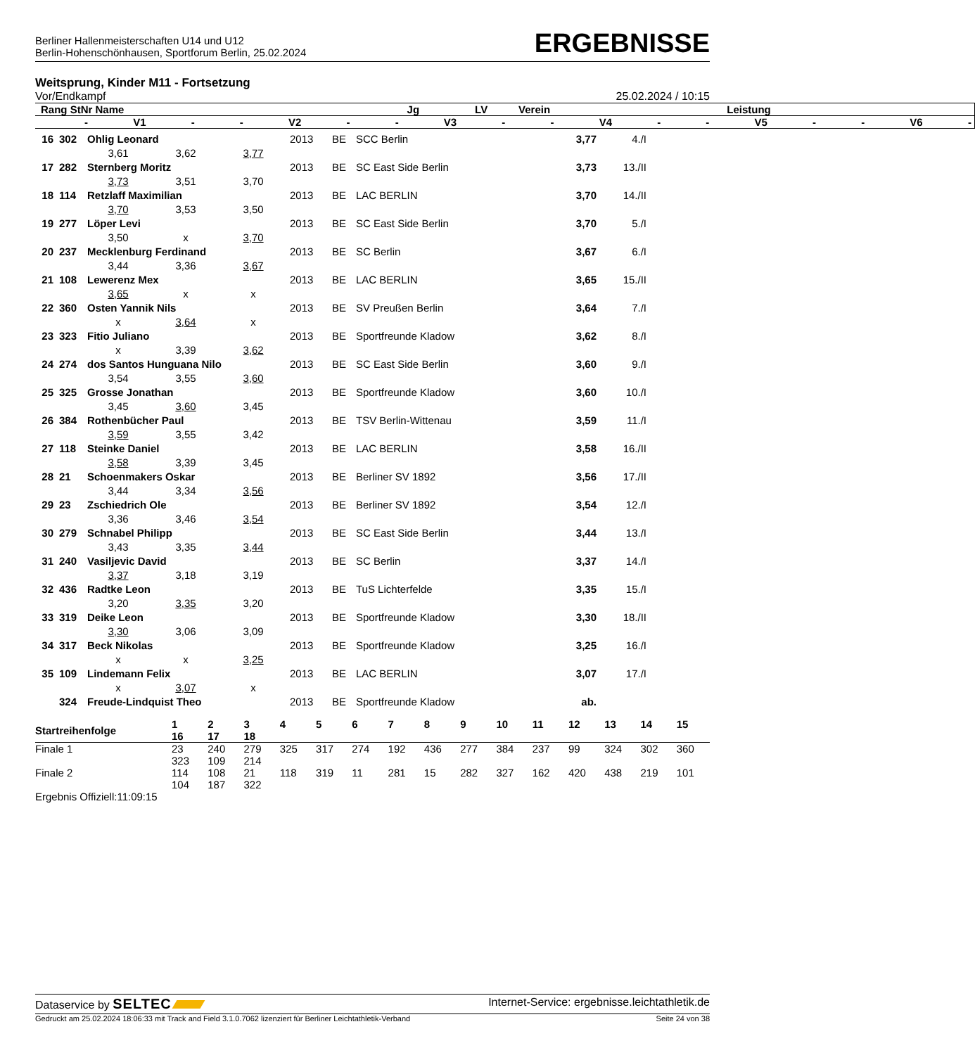Berliner Hallenmeisterschaften U14 und U12
Berlin-Hohenschönhausen, Sportforum Berlin, 25.02.2024
ERGEBNISSE
Weitsprung, Kinder M11 - Fortsetzung
Vor/Endkampf 25.02.2024 / 10:15
| Rang StNr Name | Jg | LV | Verein | Leistung | |
| --- | --- | --- | --- | --- | --- |
| - V1 - - V2 - - V3 - - V4 - - V5 - - V6 - | | | | | |
| 16 | 302 | Ohlig Leonard | | | 2013 | BE | SCC Berlin | 3,77 | 4./I |
| | | 3,61 | 3,62 | 3,77 | | | | | |
| 17 | 282 | Sternberg Moritz | | | 2013 | BE | SC East Side Berlin | 3,73 | 13./II |
| | | 3,73 | 3,51 | 3,70 | | | | | |
| 18 | 114 | Retzlaff Maximilian | | | 2013 | BE | LAC BERLIN | 3,70 | 14./II |
| | | 3,70 | 3,53 | 3,50 | | | | | |
| 19 | 277 | Löper Levi | | | 2013 | BE | SC East Side Berlin | 3,70 | 5./I |
| | | 3,50 | x | 3,70 | | | | | |
| 20 | 237 | Mecklenburg Ferdinand | | | 2013 | BE | SC Berlin | 3,67 | 6./I |
| | | 3,44 | 3,36 | 3,67 | | | | | |
| 21 | 108 | Lewerenz Mex | | | 2013 | BE | LAC BERLIN | 3,65 | 15./II |
| | | 3,65 | x | x | | | | | |
| 22 | 360 | Osten Yannik Nils | | | 2013 | BE | SV Preußen Berlin | 3,64 | 7./I |
| | | x | 3,64 | x | | | | | |
| 23 | 323 | Fitio Juliano | | | 2013 | BE | Sportfreunde Kladow | 3,62 | 8./I |
| | | x | 3,39 | 3,62 | | | | | |
| 24 | 274 | dos Santos Hunguana Nilo | | | 2013 | BE | SC East Side Berlin | 3,60 | 9./I |
| | | 3,54 | 3,55 | 3,60 | | | | | |
| 25 | 325 | Grosse Jonathan | | | 2013 | BE | Sportfreunde Kladow | 3,60 | 10./I |
| | | 3,45 | 3,60 | 3,45 | | | | | |
| 26 | 384 | Rothenbücher Paul | | | 2013 | BE | TSV Berlin-Wittenau | 3,59 | 11./I |
| | | 3,59 | 3,55 | 3,42 | | | | | |
| 27 | 118 | Steinke Daniel | | | 2013 | BE | LAC BERLIN | 3,58 | 16./II |
| | | 3,58 | 3,39 | 3,45 | | | | | |
| 28 | 21 | Schoenmakers Oskar | | | 2013 | BE | Berliner SV 1892 | 3,56 | 17./II |
| | | 3,44 | 3,34 | 3,56 | | | | | |
| 29 | 23 | Zschiedrich Ole | | | 2013 | BE | Berliner SV 1892 | 3,54 | 12./I |
| | | 3,36 | 3,46 | 3,54 | | | | | |
| 30 | 279 | Schnabel Philipp | | | 2013 | BE | SC East Side Berlin | 3,44 | 13./I |
| | | 3,43 | 3,35 | 3,44 | | | | | |
| 31 | 240 | Vasiljevic David | | | 2013 | BE | SC Berlin | 3,37 | 14./I |
| | | 3,37 | 3,18 | 3,19 | | | | | |
| 32 | 436 | Radtke Leon | | | 2013 | BE | TuS Lichterfelde | 3,35 | 15./I |
| | | 3,20 | 3,35 | 3,20 | | | | | |
| 33 | 319 | Deike Leon | | | 2013 | BE | Sportfreunde Kladow | 3,30 | 18./II |
| | | 3,30 | 3,06 | 3,09 | | | | | |
| 34 | 317 | Beck Nikolas | | | 2013 | BE | Sportfreunde Kladow | 3,25 | 16./I |
| | | x | x | 3,25 | | | | | |
| 35 | 109 | Lindemann Felix | | | 2013 | BE | LAC BERLIN | 3,07 | 17./I |
| | | x | 3,07 | x | | | | | |
| | 324 | Freude-Lindquist Theo | | | 2013 | BE | Sportfreunde Kladow | ab. | |
| Startreihenfolge | 1 16 | 2 17 | 3 18 | 4 | 5 | 6 | 7 | 8 | 9 | 10 | 11 | 12 | 13 | 14 | 15 |
| --- | --- | --- | --- | --- | --- | --- | --- | --- | --- | --- | --- | --- | --- | --- | --- |
| Finale 1 | 23 323 | 240 109 | 279 214 | 325 | 317 | 274 | 192 | 436 | 277 | 384 | 237 | 99 | 324 | 302 | 360 |
| Finale 2 | 114 104 | 108 187 | 21 322 | 118 | 319 | 11 | 281 | 15 | 282 | 327 | 162 | 420 | 438 | 219 | 101 |
Ergebnis Offiziell:11:09:15
Dataservice by SELTEC Internet-Service: ergebnisse.leichtathletik.de
Gedruckt am 25.02.2024 18:06:33 mit Track and Field 3.1.0.7062 lizenziert für Berliner Leichtathletik-Verband Seite 24 von 38